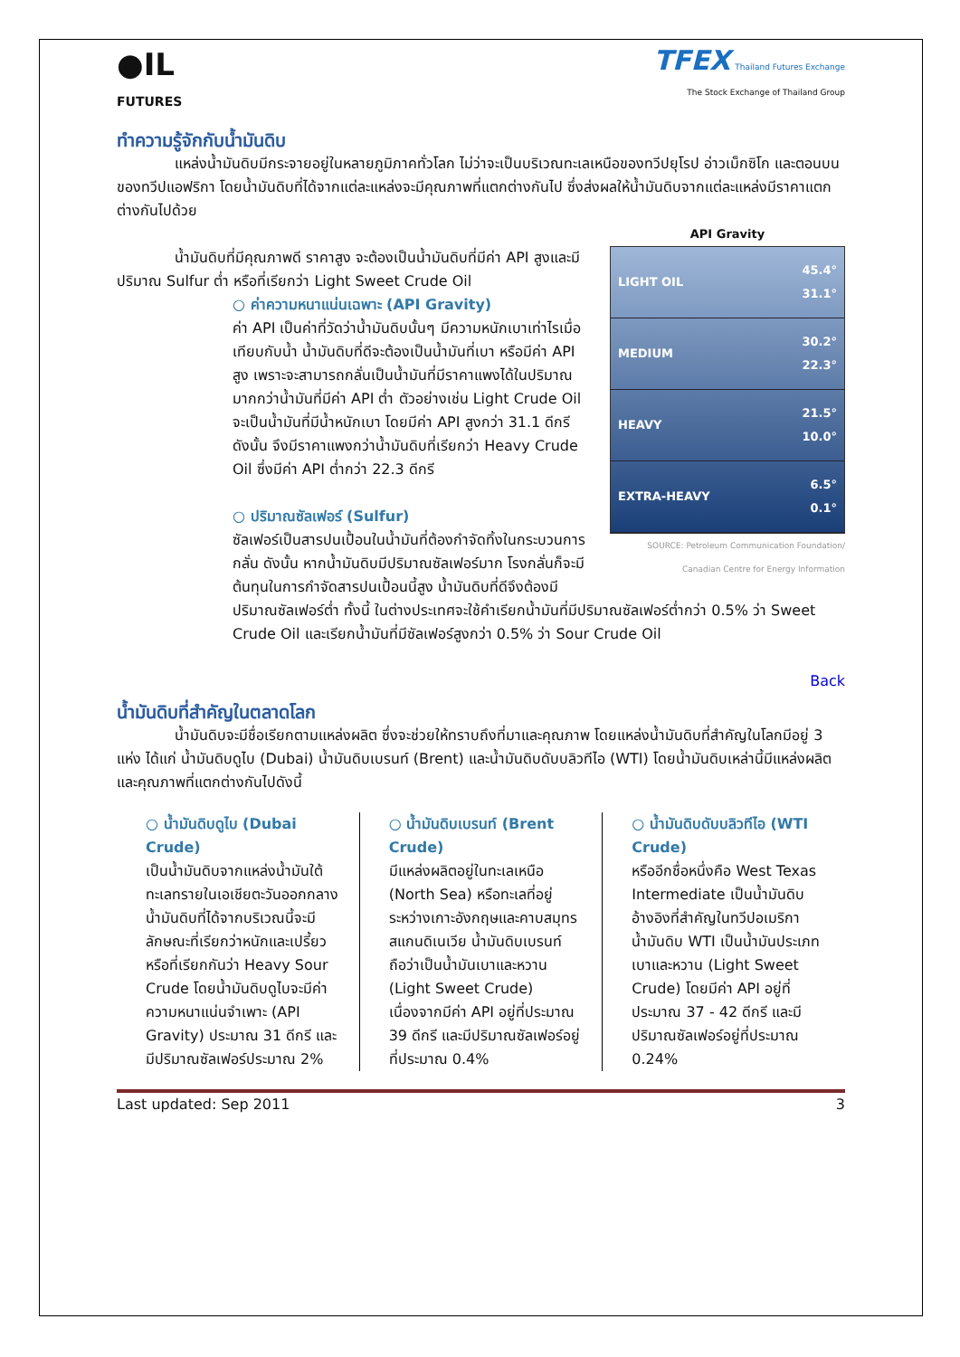●IL
FUTURES
TFEX Thailand Futures Exchange
The Stock Exchange of Thailand Group
ทำความรู้จักกับน้ำมันดิบ
แหล่งน้ำมันดิบมีกระจายอยู่ในหลายภูมิภาคทั่วโลก ไม่ว่าจะเป็นบริเวณทะเลเหนือของทวีปยุโรป อ่าวเม็กซิโก และตอนบนของทวีปแอฟริกา โดยน้ำมันดิบที่ได้จากแต่ละแหล่งจะมีคุณภาพที่แตกต่างกันไป ซึ่งส่งผลให้น้ำมันดิบจากแต่ละแหล่งมีราคาแตกต่างกันไปด้วย
API Gravity
LIGHT OIL 45.4°
31.1°
MEDIUM 30.2°
22.3°
HEAVY 21.5°
10.0°
EXTRA-HEAVY 6.5°
0.1°
SOURCE: Petroleum Communication Foundation/ Canadian Centre for Energy Information
น้ำมันดิบที่มีคุณภาพดี ราคาสูง จะต้องเป็นน้ำมันดิบที่มีค่า API สูงและมีปริมาณ Sulfur ต่ำ หรือที่เรียกว่า Light Sweet Crude Oil
○ ค่าความหนาแน่นเฉพาะ (API Gravity)
ค่า API เป็นค่าที่วัดว่าน้ำมันดิบนั้นๆ มีความหนักเบาเท่าไรเมื่อเทียบกับน้ำ น้ำมันดิบที่ดีจะต้องเป็นน้ำมันที่เบา หรือมีค่า API สูง เพราะจะสามารถกลั่นเป็นน้ำมันที่มีราคาแพงได้ในปริมาณมากกว่าน้ำมันที่มีค่า API ต่ำ ตัวอย่างเช่น Light Crude Oil จะเป็นน้ำมันที่มีน้ำหนักเบา โดยมีค่า API สูงกว่า 31.1 ดีกรี ดังนั้น จึงมีราคาแพงกว่าน้ำมันดิบที่เรียกว่า Heavy Crude Oil ซึ่งมีค่า API ต่ำกว่า 22.3 ดีกรี
○ ปริมาณซัลเฟอร์ (Sulfur)
ซัลเฟอร์เป็นสารปนเปื้อนในน้ำมันที่ต้องกำจัดทิ้งในกระบวนการกลั่น ดังนั้น หากน้ำมันดิบมีปริมาณซัลเฟอร์มาก โรงกลั่นก็จะมีต้นทุนในการกำจัดสารปนเปื้อนนี้สูง น้ำมันดิบที่ดีจึงต้องมีปริมาณซัลเฟอร์ต่ำ ทั้งนี้ ในต่างประเทศจะใช้คำเรียกน้ำมันที่มีปริมาณซัลเฟอร์ต่ำกว่า 0.5% ว่า Sweet Crude Oil และเรียกน้ำมันที่มีซัลเฟอร์สูงกว่า 0.5% ว่า Sour Crude Oil
Back
น้ำมันดิบที่สำคัญในตลาดโลก
น้ำมันดิบจะมีชื่อเรียกตามแหล่งผลิต ซึ่งจะช่วยให้ทราบถึงที่มาและคุณภาพ โดยแหล่งน้ำมันดิบที่สำคัญในโลกมีอยู่ 3 แห่ง ได้แก่ น้ำมันดิบดูไบ (Dubai) น้ำมันดิบเบรนท์ (Brent) และน้ำมันดิบดับบลิวทีไอ (WTI) โดยน้ำมันดิบเหล่านี้มีแหล่งผลิตและคุณภาพที่แตกต่างกันไปดังนี้
○ น้ำมันดิบดูไบ (Dubai Crude)
เป็นน้ำมันดิบจากแหล่งน้ำมันใต้ทะเลทรายในเอเชียตะวันออกกลาง น้ำมันดิบที่ได้จากบริเวณนี้จะมีลักษณะที่เรียกว่าหนักและเปรี้ยว หรือที่เรียกกันว่า Heavy Sour Crude โดยน้ำมันดิบดูไบจะมีค่าความหนาแน่นจำเพาะ (API Gravity) ประมาณ 31 ดีกรี และมีปริมาณซัลเฟอร์ประมาณ 2%
○ น้ำมันดิบเบรนท์ (Brent Crude)
มีแหล่งผลิตอยู่ในทะเลเหนือ (North Sea) หรือทะเลที่อยู่ระหว่างเกาะอังกฤษและคาบสมุทรสแกนดิเนเวีย น้ำมันดิบเบรนท์ ถือว่าเป็นน้ำมันเบาและหวาน (Light Sweet Crude) เนื่องจากมีค่า API อยู่ที่ประมาณ 39 ดีกรี และมีปริมาณซัลเฟอร์อยู่ที่ประมาณ 0.4%
○ น้ำมันดิบดับบลิวทีไอ (WTI Crude)
หรืออีกชื่อหนึ่งคือ West Texas Intermediate เป็นน้ำมันดิบอ้างอิงที่สำคัญในทวีปอเมริกา น้ำมันดิบ WTI เป็นน้ำมันประเภทเบาและหวาน (Light Sweet Crude) โดยมีค่า API อยู่ที่ประมาณ 37 - 42 ดีกรี และมีปริมาณซัลเฟอร์อยู่ที่ประมาณ 0.24%
Last updated: Sep 2011 3